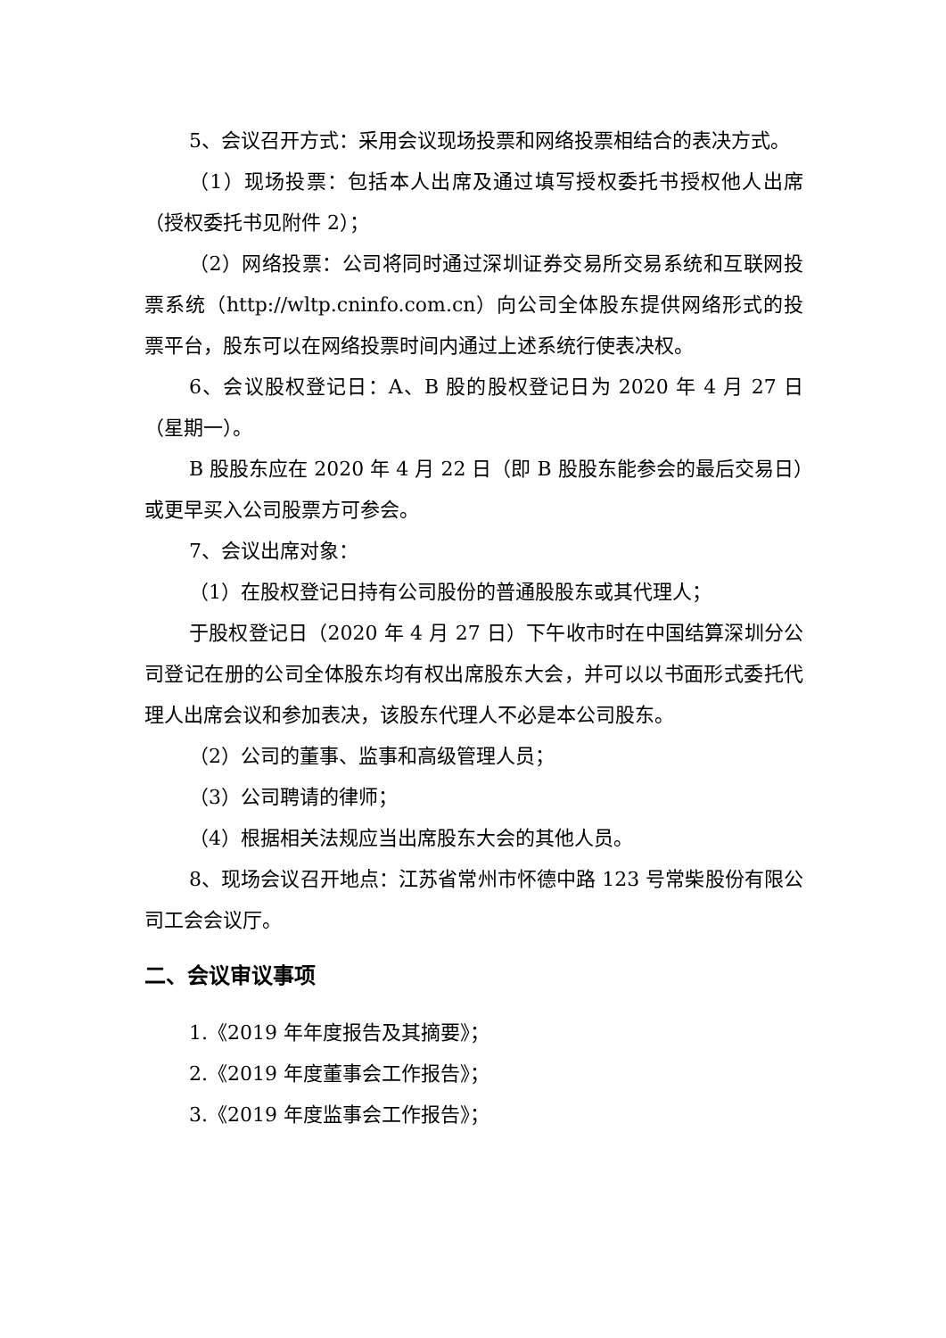5、会议召开方式：采用会议现场投票和网络投票相结合的表决方式。
（1）现场投票：包括本人出席及通过填写授权委托书授权他人出席（授权委托书见附件 2）；
（2）网络投票：公司将同时通过深圳证券交易所交易系统和互联网投票系统（http://wltp.cninfo.com.cn）向公司全体股东提供网络形式的投票平台，股东可以在网络投票时间内通过上述系统行使表决权。
6、会议股权登记日：A、B 股的股权登记日为 2020 年 4 月 27 日（星期一）。
B 股股东应在 2020 年 4 月 22 日（即 B 股股东能参会的最后交易日）或更早买入公司股票方可参会。
7、会议出席对象：
（1）在股权登记日持有公司股份的普通股股东或其代理人；
于股权登记日（2020 年 4 月 27 日）下午收市时在中国结算深圳分公司登记在册的公司全体股东均有权出席股东大会，并可以以书面形式委托代理人出席会议和参加表决，该股东代理人不必是本公司股东。
（2）公司的董事、监事和高级管理人员；
（3）公司聘请的律师；
（4）根据相关法规应当出席股东大会的其他人员。
8、现场会议召开地点：江苏省常州市怀德中路 123 号常柴股份有限公司工会会议厅。
二、会议审议事项
1.《2019 年年度报告及其摘要》；
2.《2019 年度董事会工作报告》；
3.《2019 年度监事会工作报告》；